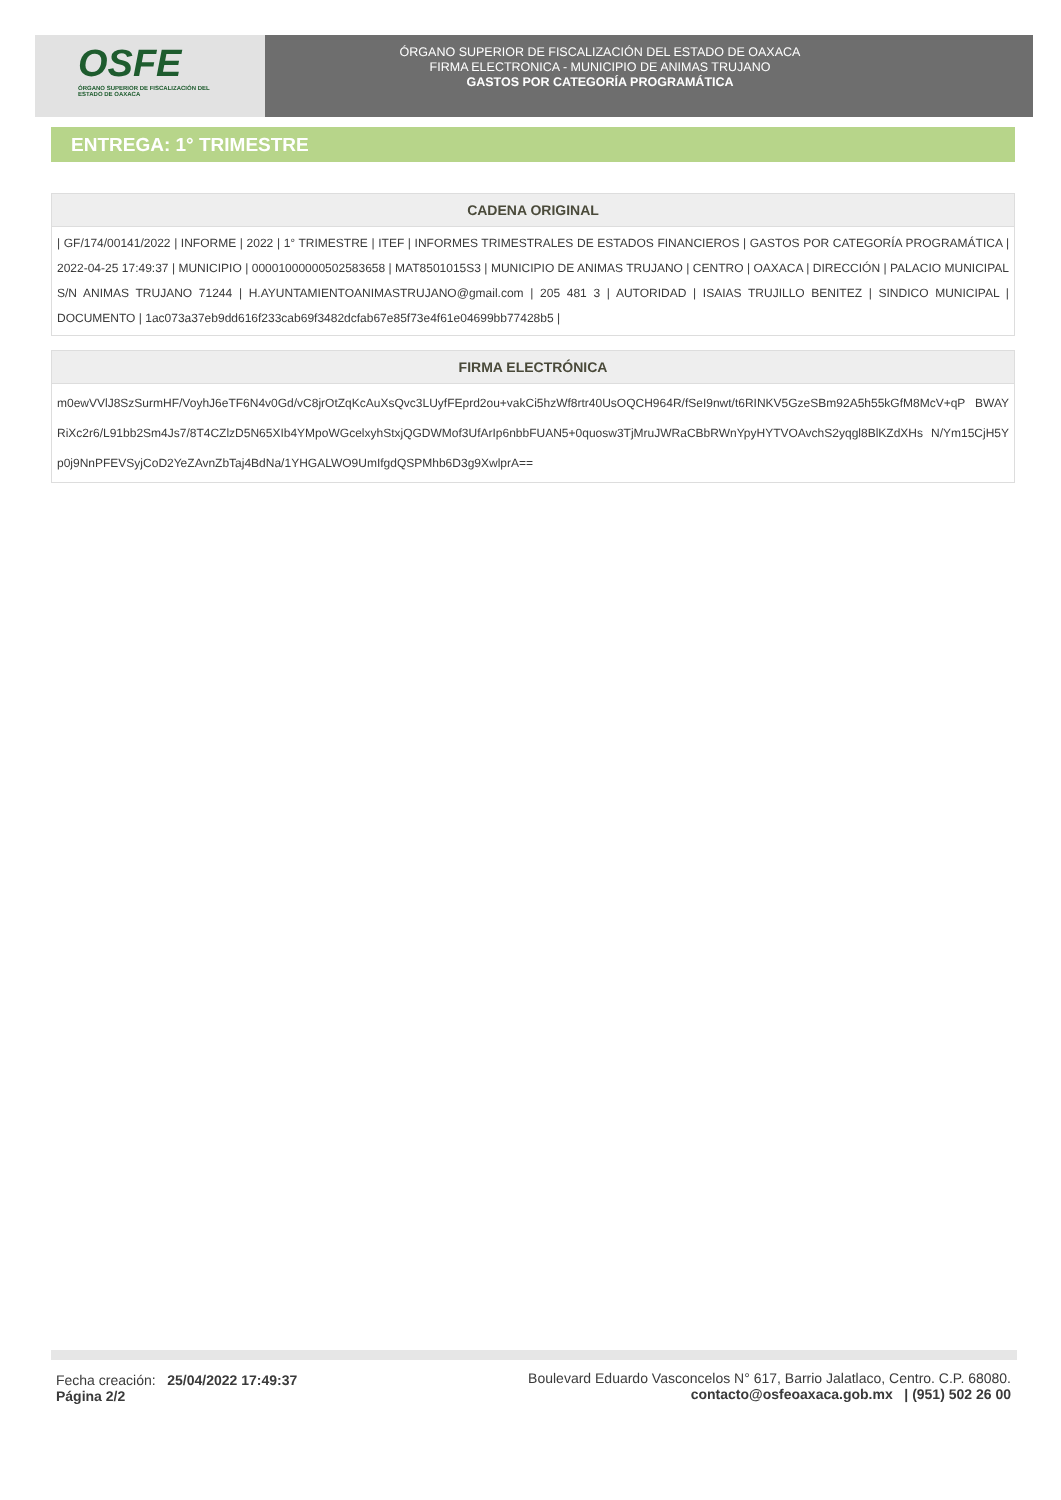OSFE
ÓRGANO SUPERIOR DE FISCALIZACIÓN DEL ESTADO DE OAXACA
ÓRGANO SUPERIOR DE FISCALIZACIÓN DEL ESTADO DE OAXACA
FIRMA ELECTRONICA - MUNICIPIO DE ANIMAS TRUJANO
GASTOS POR CATEGORÍA PROGRAMÁTICA
ENTREGA: 1° TRIMESTRE
CADENA ORIGINAL
| GF/174/00141/2022 | INFORME | 2022 | 1° TRIMESTRE | ITEF | INFORMES TRIMESTRALES DE ESTADOS FINANCIEROS | GASTOS POR CATEGORÍA PROGRAMÁTICA | 2022-04-25 17:49:37 | MUNICIPIO | 00001000000502583658 | MAT8501015S3 | MUNICIPIO DE ANIMAS TRUJANO | CENTRO | OAXACA | DIRECCIÓN | PALACIO MUNICIPAL S/N ANIMAS TRUJANO 71244 | H.AYUNTAMIENTOANIMASTRUJANO@gmail.com | 205 481 3 | AUTORIDAD | ISAIAS TRUJILLO BENITEZ | SINDICO MUNICIPAL | DOCUMENTO | 1ac073a37eb9dd616f233cab69f3482dcfab67e85f73e4f61e04699bb77428b5 |
FIRMA ELECTRÓNICA
m0ewVVlJ8SzSurmHF/VoyhJ6eTF6N4v0Gd/vC8jrOtZqKcAuXsQvc3LUyfFEprd2ou+vakCi5hzWf8rtr40UsOQCH964R/fSeI9nwt/t6RINKV5GzeSBm92A5h55kGfM8McV+qP BWAYRiXc2r6/L91bb2Sm4Js7/8T4CZlzD5N65XIb4YMpoWGcelxyhStxjQGDWMof3UfArIp6nbbFUAN5+0quosw3TjMruJWRaCBbRWnYpyHYTVOAvchS2yqgl8BlKZdXHs N/Ym15CjH5Yp0j9NnPFEVSyjCoD2YeZAvnZbTaj4BdNa/1YHGALWO9UmIfgdQSPMhb6D3g9XwlprA==
Fecha creación: 25/04/2022 17:49:37
Página 2/2
Boulevard Eduardo Vasconcelos N° 617, Barrio Jalatlaco, Centro. C.P. 68080.
contacto@osfeoaxaca.gob.mx | (951) 502 26 00